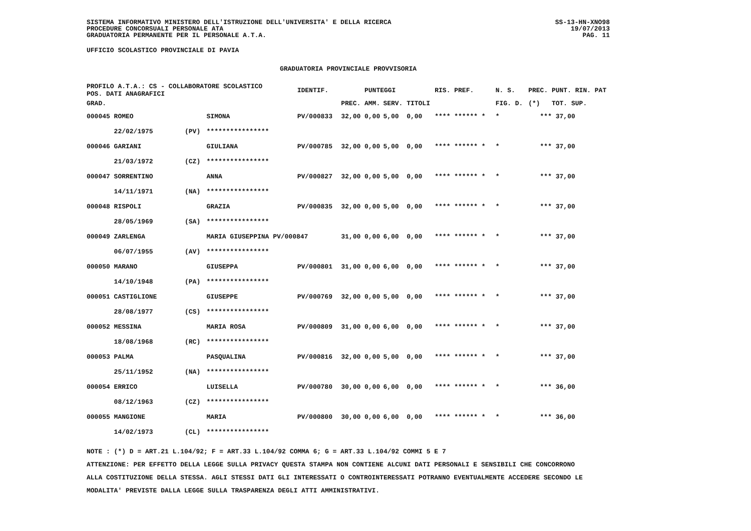SISTEMA INFORMATIVO MINISTERO DELL'ISTRUZIONE DELL'UNIVERSITA' E DELLA RICERCA
PROCEDURE CONCORSUALI PERSONALE ATA
GRADUATORIA PERMANENTE PER IL PERSONALE A.T.A.
SS-13-HN-XNO98
19/07/2013
PAG. 11
UFFICIO SCOLASTICO PROVINCIALE DI PAVIA
GRADUATORIA PROVINCIALE PROVVISORIA
| PROFILO A.T.A.: CS - COLLABORATORE SCOLASTICO POS. DATI ANAGRAFICI | | | IDENTIF. | | PUNTEGGI | | | RIS. PREF. | | N. S. | PREC. | PUNT. RIN. PAT |
| --- | --- | --- | --- | --- | --- | --- | --- | --- | --- | --- | --- | --- |
| GRAD. | | | | PREC. | AMM. | SERV. | TITOLI | | | FIG. D. | (*) | TOT. SUP. |
| 000045 ROMEO | | SIMONA | PV/000833 | 32,00 | 0,00 | 5,00 | 0,00 | **** ****** * | | * | *** | 37,00 |
| 22/02/1975 | (PV) | **************** | | | | | | | | | | |
| 000046 GARIANI | | GIULIANA | PV/000785 | 32,00 | 0,00 | 5,00 | 0,00 | **** ****** * | | * | *** | 37,00 |
| 21/03/1972 | (CZ) | **************** | | | | | | | | | | |
| 000047 SORRENTINO | | ANNA | PV/000827 | 32,00 | 0,00 | 5,00 | 0,00 | **** ****** * | | * | *** | 37,00 |
| 14/11/1971 | (NA) | **************** | | | | | | | | | | |
| 000048 RISPOLI | | GRAZIA | PV/000835 | 32,00 | 0,00 | 5,00 | 0,00 | **** ****** * | | * | *** | 37,00 |
| 28/05/1969 | (SA) | **************** | | | | | | | | | | |
| 000049 ZARLENGA | | MARIA GIUSEPPINA PV/000847 | | 31,00 | 0,00 | 6,00 | 0,00 | **** ****** * | | * | *** | 37,00 |
| 06/07/1955 | (AV) | **************** | | | | | | | | | | |
| 000050 MARANO | | GIUSEPPA | PV/000801 | 31,00 | 0,00 | 6,00 | 0,00 | **** ****** * | | * | *** | 37,00 |
| 14/10/1948 | (PA) | **************** | | | | | | | | | | |
| 000051 CASTIGLIONE | | GIUSEPPE | PV/000769 | 32,00 | 0,00 | 5,00 | 0,00 | **** ****** * | | * | *** | 37,00 |
| 28/08/1977 | (CS) | **************** | | | | | | | | | | |
| 000052 MESSINA | | MARIA ROSA | PV/000809 | 31,00 | 0,00 | 6,00 | 0,00 | **** ****** * | | * | *** | 37,00 |
| 18/08/1968 | (RC) | **************** | | | | | | | | | | |
| 000053 PALMA | | PASQUALINA | PV/000816 | 32,00 | 0,00 | 5,00 | 0,00 | **** ****** * | | * | *** | 37,00 |
| 25/11/1952 | (NA) | **************** | | | | | | | | | | |
| 000054 ERRICO | | LUISELLA | PV/000780 | 30,00 | 0,00 | 6,00 | 0,00 | **** ****** * | | * | *** | 36,00 |
| 08/12/1963 | (CZ) | **************** | | | | | | | | | | |
| 000055 MANGIONE | | MARIA | PV/000800 | 30,00 | 0,00 | 6,00 | 0,00 | **** ****** * | | * | *** | 36,00 |
| 14/02/1973 | (CL) | **************** | | | | | | | | | | |
NOTE : (*) D = ART.21 L.104/92; F = ART.33 L.104/92 COMMA 6; G = ART.33 L.104/92 COMMI 5 E 7
ATTENZIONE: PER EFFETTO DELLA LEGGE SULLA PRIVACY QUESTA STAMPA NON CONTIENE ALCUNI DATI PERSONALI E SENSIBILI CHE CONCORRONO
ALLA COSTITUZIONE DELLA STESSA. AGLI STESSI DATI GLI INTERESSATI O CONTROINTERESSATI POTRANNO EVENTUALMENTE ACCEDERE SECONDO LE
MODALITA' PREVISTE DALLA LEGGE SULLA TRASPARENZA DEGLI ATTI AMMINISTRATIVI.